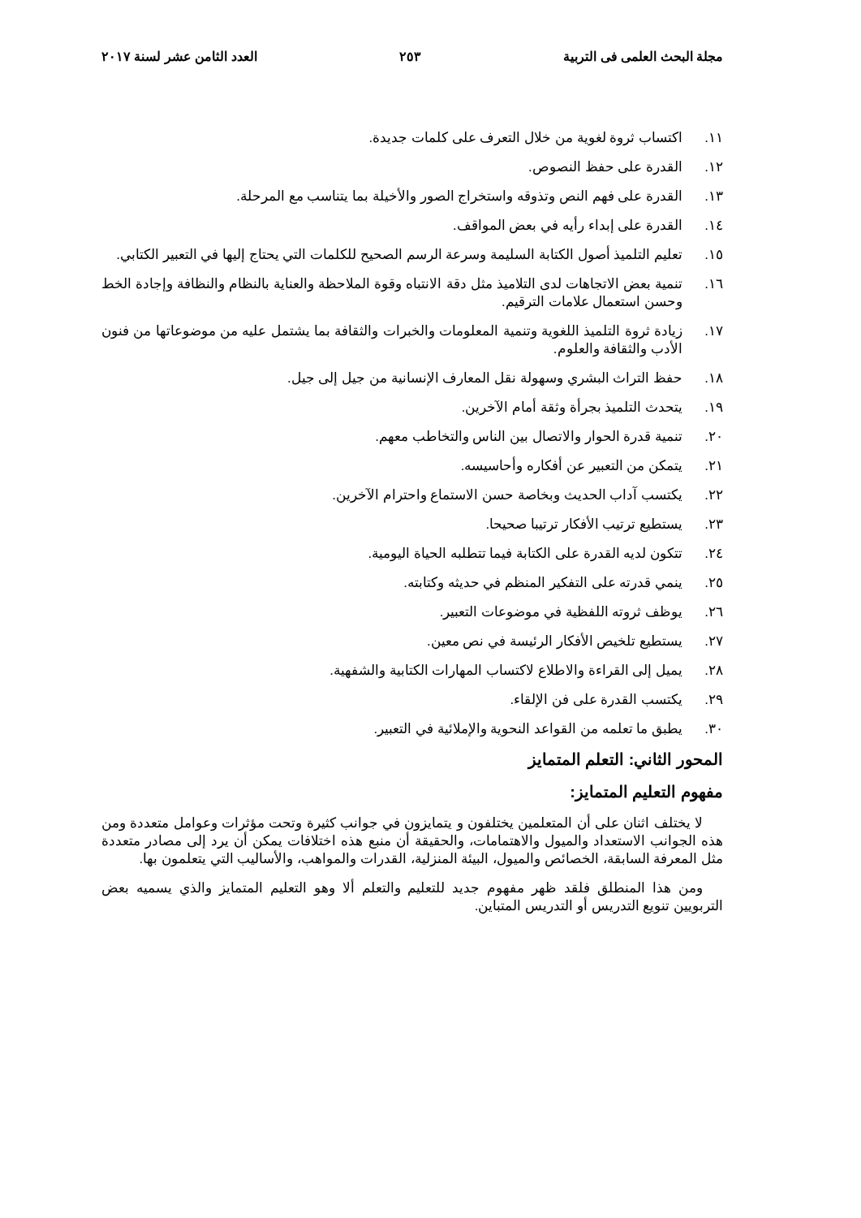مجلة البحث العلمى فى التربية ٢٥٣ العدد الثامن عشر لسنة ٢٠١٧
١١. اكتساب ثروة لغوية من خلال التعرف على كلمات جديدة.
١٢. القدرة على حفظ النصوص.
١٣. القدرة على فهم النص وتذوقه واستخراج الصور والأخيلة بما يتناسب مع المرحلة.
١٤. القدرة على إبداء رأيه في بعض المواقف.
١٥. تعليم التلميذ أصول الكتابة السليمة وسرعة الرسم الصحيح للكلمات التي يحتاج إليها في التعبير الكتابي.
١٦. تنمية بعض الاتجاهات لدى التلاميذ مثل دقة الانتباه وقوة الملاحظة والعناية بالنظام والنظافة وإجادة الخط وحسن استعمال علامات الترقيم.
١٧. زيادة ثروة التلميذ اللغوية وتنمية المعلومات والخبرات والثقافة بما يشتمل عليه من موضوعاتها من فنون الأدب والثقافة والعلوم.
١٨. حفظ التراث البشري وسهولة نقل المعارف الإنسانية من جيل إلى جيل.
١٩. يتحدث التلميذ بجرأة وثقة أمام الآخرين.
٢٠. تنمية قدرة الحوار والاتصال بين الناس والتخاطب معهم.
٢١. يتمكن من التعبير عن أفكاره وأحاسيسه.
٢٢. يكتسب آداب الحديث وبخاصة حسن الاستماع واحترام الآخرين.
٢٣. يستطيع ترتيب الأفكار ترتيبا صحيحا.
٢٤. تتكون لديه القدرة على الكتابة فيما تتطلبه الحياة اليومية.
٢٥. ينمي قدرته على التفكير المنظم في حديثه وكتابته.
٢٦. يوظف ثروته اللفظية في موضوعات التعبير.
٢٧. يستطيع تلخيص الأفكار الرئيسة في نص معين.
٢٨. يميل إلى القراءة والاطلاع لاكتساب المهارات الكتابية والشفهية.
٢٩. يكتسب القدرة على فن الإلقاء.
٣٠. يطبق ما تعلمه من القواعد النحوية والإملائية في التعبير.
المحور الثاني: التعلم المتمايز
مفهوم التعليم المتمايز:
لا يختلف اثنان على أن المتعلمين يختلفون و يتمايزون في جوانب كثيرة وتحت مؤثرات وعوامل متعددة ومن هذه الجوانب الاستعداد والميول والاهتمامات، والحقيقة أن منبع هذه اختلافات يمكن أن يرد إلى مصادر متعددة مثل المعرفة السابقة، الخصائص والميول، البيئة المنزلية، القدرات والمواهب، والأساليب التي يتعلمون بها.
ومن هذا المنطلق فلقد ظهر مفهوم جديد للتعليم والتعلم ألا وهو التعليم المتمايز والذي يسميه بعض التربويين تنويع التدريس أو التدريس المتباين.